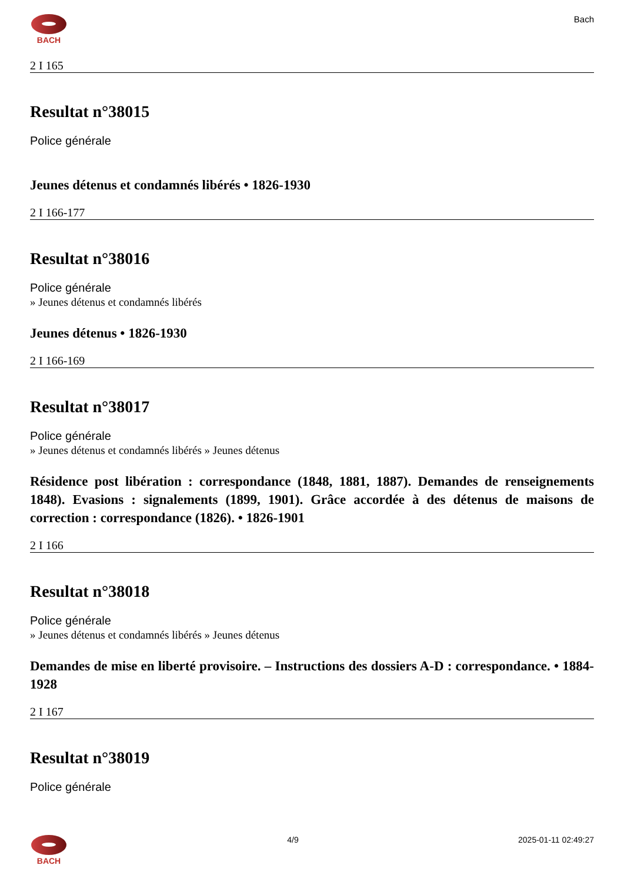BACH Bach
2 I 165
Resultat n°38015
Police générale
Jeunes détenus et condamnés libérés • 1826-1930
2 I 166-177
Resultat n°38016
Police générale
» Jeunes détenus et condamnés libérés
Jeunes détenus • 1826-1930
2 I 166-169
Resultat n°38017
Police générale
» Jeunes détenus et condamnés libérés » Jeunes détenus
Résidence post libération : correspondance (1848, 1881, 1887). Demandes de renseignements 1848). Evasions : signalements (1899, 1901). Grâce accordée à des détenus de maisons de correction : correspondance (1826). • 1826-1901
2 I 166
Resultat n°38018
Police générale
» Jeunes détenus et condamnés libérés » Jeunes détenus
Demandes de mise en liberté provisoire. – Instructions des dossiers A-D : correspondance. • 1884-1928
2 I 167
Resultat n°38019
Police générale
BACH 4/9 2025-01-11 02:49:27